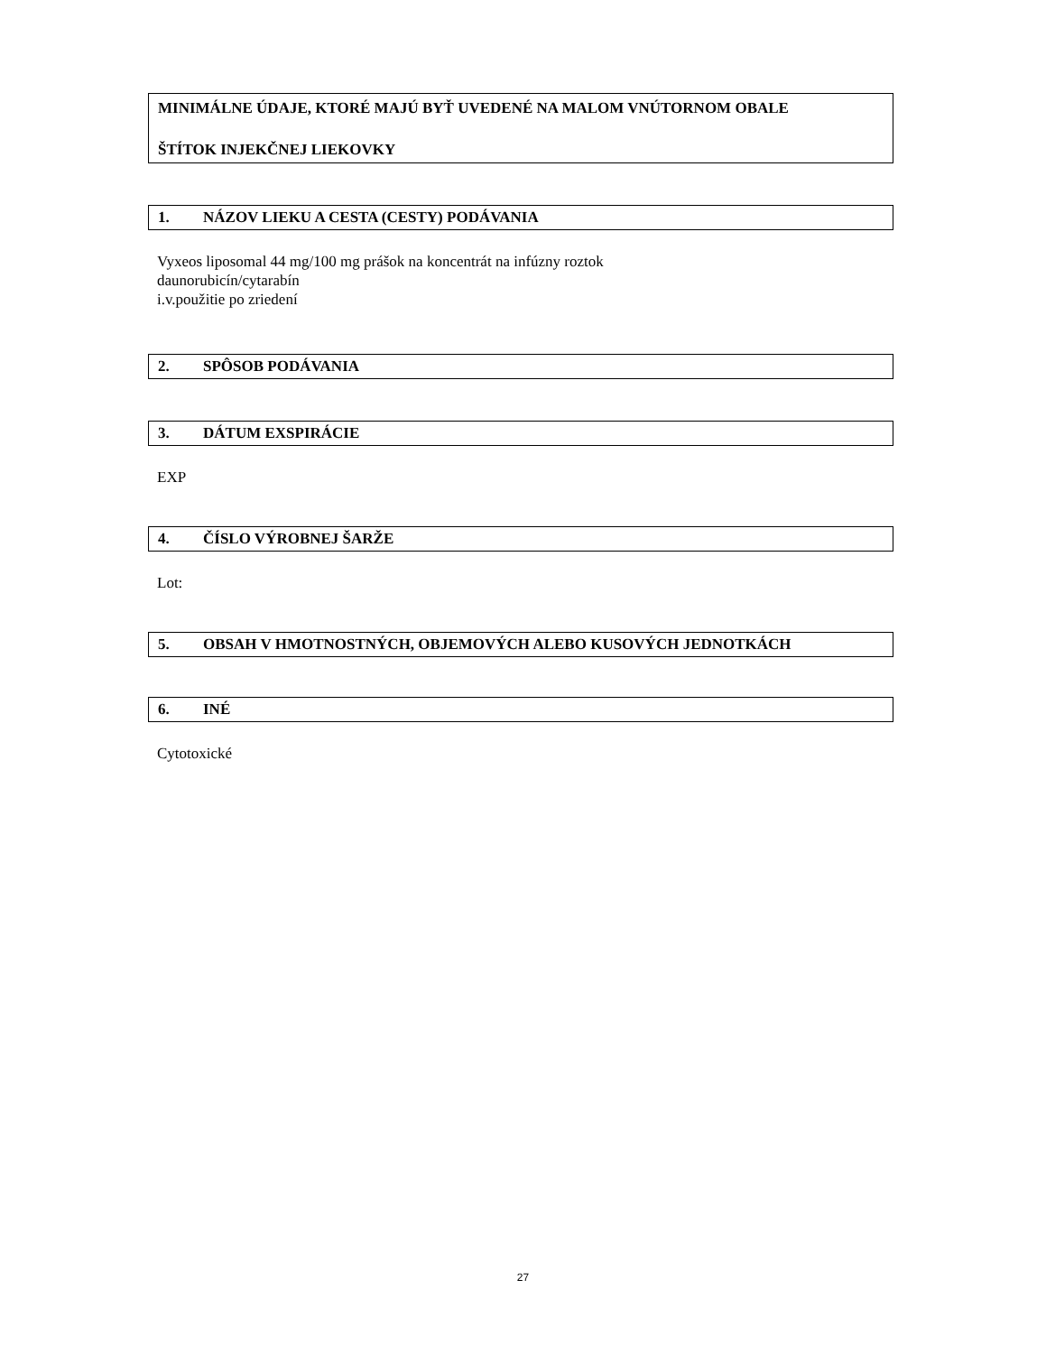MINIMÁLNE ÚDAJE, KTORÉ MAJÚ BYŤ UVEDENÉ NA MALOM VNÚTORNOM OBALE
ŠTÍTOK INJEKČNEJ LIEKOVKY
1. NÁZOV LIEKU A CESTA (CESTY) PODÁVANIA
Vyxeos liposomal 44 mg/100 mg prášok na koncentrát na infúzny roztok
daunorubicín/cytarabín
i.v.použitie po zriedení
2. SPÔSOB PODÁVANIA
3. DÁTUM EXSPIRÁCIE
EXP
4. ČÍSLO VÝROBNEJ ŠARŽE
Lot:
5. OBSAH V HMOTNOSTNÝCH, OBJEMOVÝCH ALEBO KUSOVÝCH JEDNOTKÁCH
6. INÉ
Cytotoxické
27